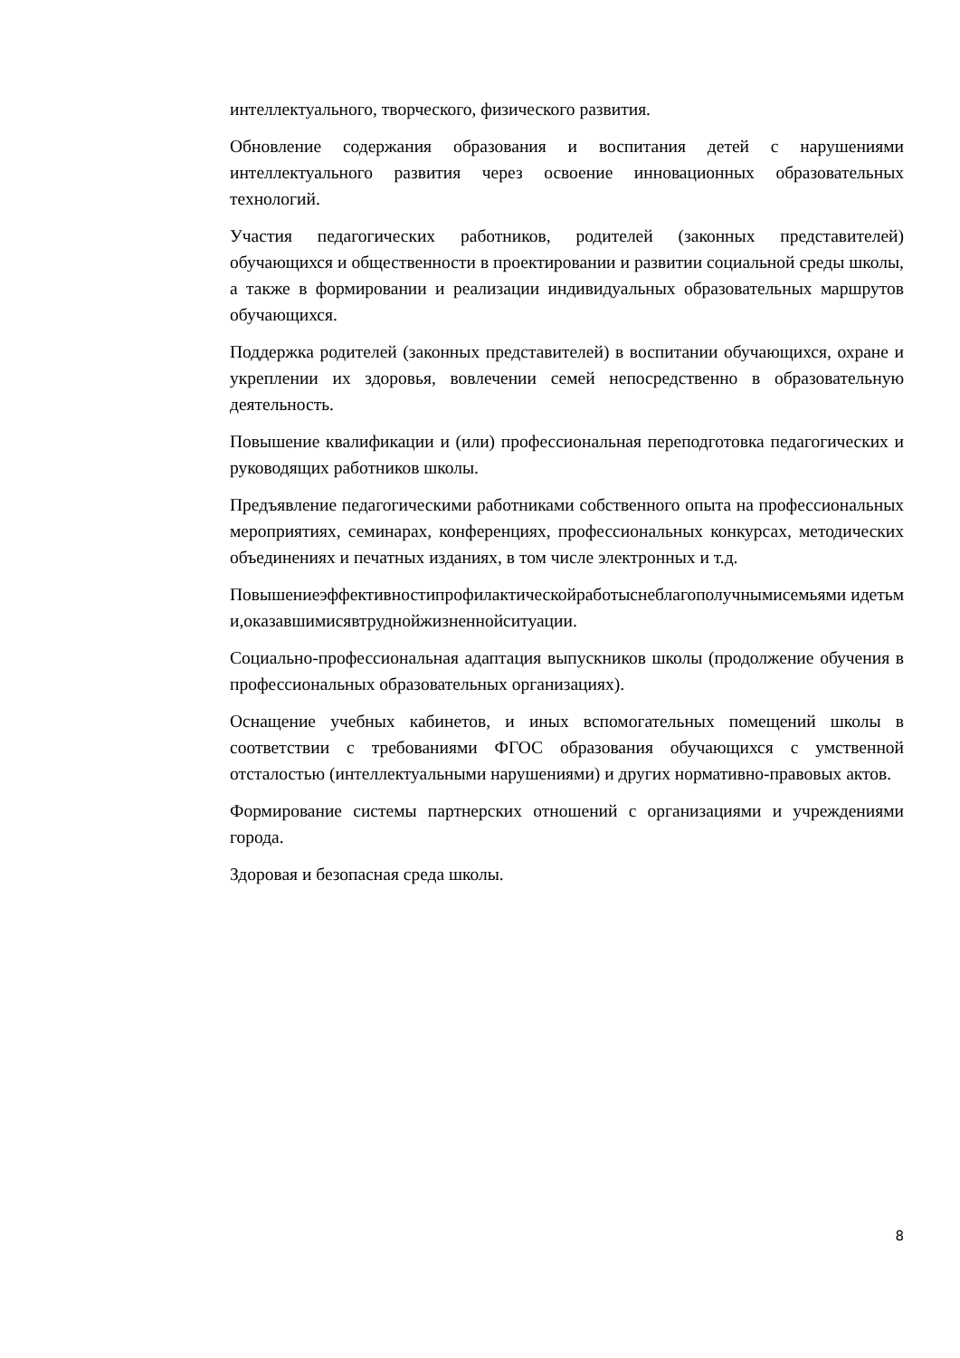интеллектуального, творческого, физического развития.
Обновление содержания образования и воспитания детей с нарушениями интеллектуального развития через освоение инновационных образовательных технологий.
Участия педагогических работников, родителей (законных представителей) обучающихся и общественности в проектировании и развитии социальной среды школы, а также в формировании и реализации индивидуальных образовательных маршрутов обучающихся.
Поддержка родителей (законных представителей) в воспитании обучающихся, охране и укреплении их здоровья, вовлечении семей непосредственно в образовательную деятельность.
Повышение квалификации и (или) профессиональная переподготовка педагогических и руководящих работников школы.
Предъявление педагогическими работниками собственного опыта на профессиональных мероприятиях, семинарах, конференциях, профессиональных конкурсах, методических объединениях и печатных изданиях, в том числе электронных и т.д.
Повышениеэффективностипрофилактическойработысне­благополучнымисемьями идетьми,оказавшимисявтруднойжизненнойситуации.
Социально-профессиональная адаптация выпускников школы (продолжение обучения в профессиональных образовательных организациях).
Оснащение учебных кабинетов, и иных вспомогательных помещений школы в соответствии с требованиями ФГОС образования обучающихся с умственной отсталостью (интеллектуальными нарушениями) и других нормативно-правовых актов.
Формирование системы партнерских отношений с организациями и учреждениями города.
Здоровая и безопасная среда школы.
8